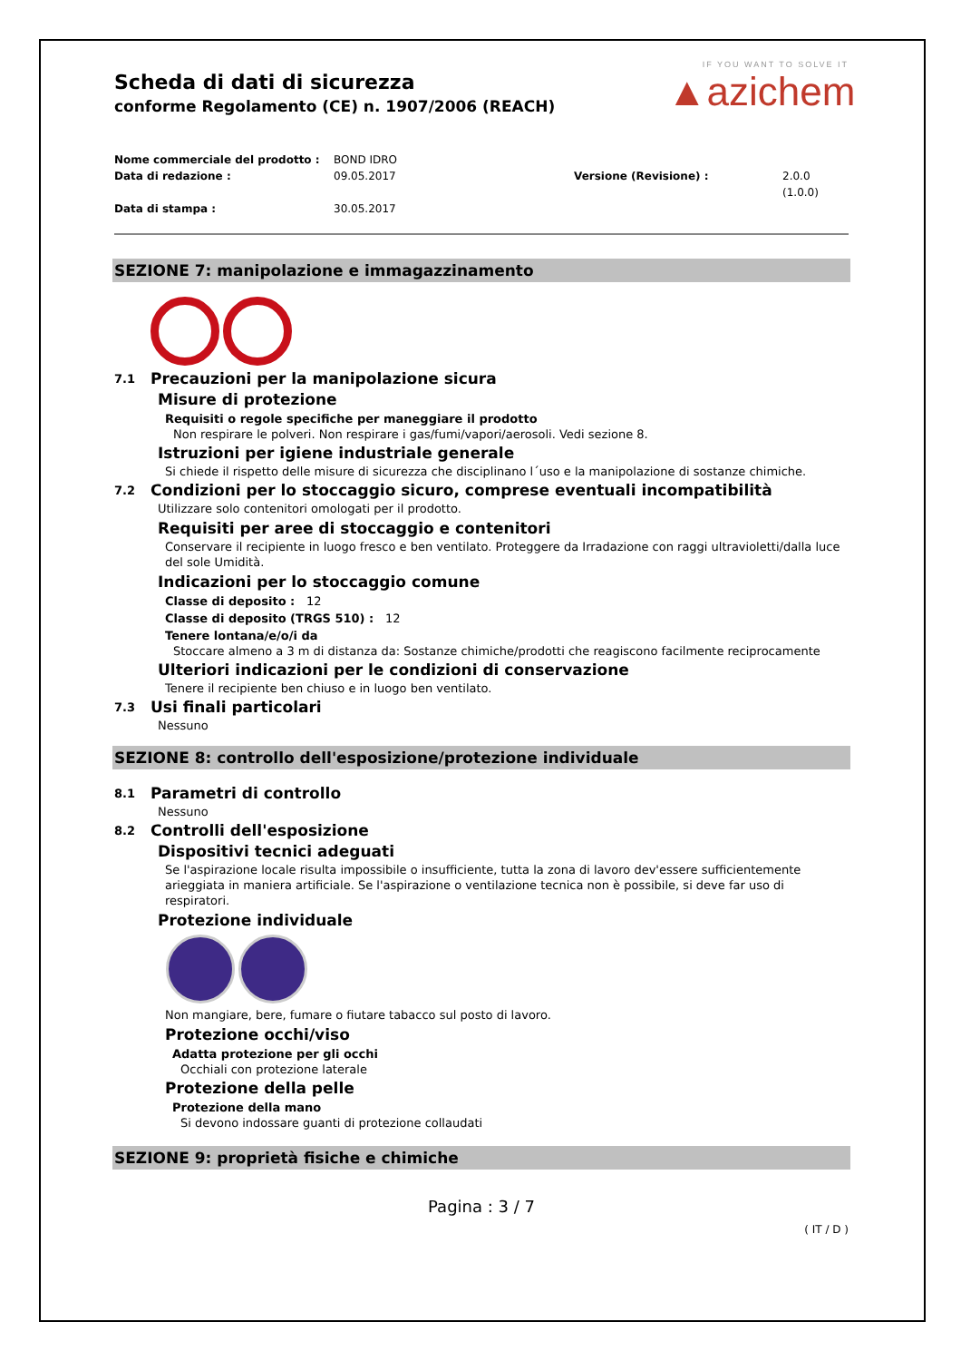IF YOU WANT TO SOLVE IT
▲azichem
Scheda di dati di sicurezza
conforme Regolamento (CE) n. 1907/2006 (REACH)
Nome commerciale del prodotto : BOND IDRO Data di redazione : 09.05.2017 Versione (Revisione) : 2.0.0 (1.0.0) Data di stampa : 30.05.2017
SEZIONE 7: manipolazione e immagazzinamento
7.1 Precauzioni per la manipolazione sicura
Misure di protezione
Requisiti o regole specifiche per maneggiare il prodotto
Non respirare le polveri. Non respirare i gas/fumi/vapori/aerosoli. Vedi sezione 8.
Istruzioni per igiene industriale generale
Si chiede il rispetto delle misure di sicurezza che disciplinano l´uso e la manipolazione di sostanze chimiche.
7.2 Condizioni per lo stoccaggio sicuro, comprese eventuali incompatibilità
Utilizzare solo contenitori omologati per il prodotto.
Requisiti per aree di stoccaggio e contenitori
Conservare il recipiente in luogo fresco e ben ventilato. Proteggere da Irradazione con raggi ultravioletti/dalla luce del sole Umidità.
Indicazioni per lo stoccaggio comune
Classe di deposito : 12
Classe di deposito (TRGS 510) : 12
Tenere lontana/e/o/i da
Stoccare almeno a 3 m di distanza da: Sostanze chimiche/prodotti che reagiscono facilmente reciprocamente
Ulteriori indicazioni per le condizioni di conservazione
Tenere il recipiente ben chiuso e in luogo ben ventilato.
7.3 Usi finali particolari
Nessuno
SEZIONE 8: controllo dell'esposizione/protezione individuale
8.1 Parametri di controllo
Nessuno
8.2 Controlli dell'esposizione
Dispositivi tecnici adeguati
Se l'aspirazione locale risulta impossibile o insufficiente, tutta la zona di lavoro dev'essere sufficientemente arieggiata in maniera artificiale. Se l'aspirazione o ventilazione tecnica non è possibile, si deve far uso di respiratori.
Protezione individuale
Non mangiare, bere, fumare o fiutare tabacco sul posto di lavoro.
Protezione occhi/viso
Adatta protezione per gli occhi
Occhiali con protezione laterale
Protezione della pelle
Protezione della mano
Si devono indossare guanti di protezione collaudati
SEZIONE 9: proprietà fisiche e chimiche
Pagina : 3 / 7
( IT / D )